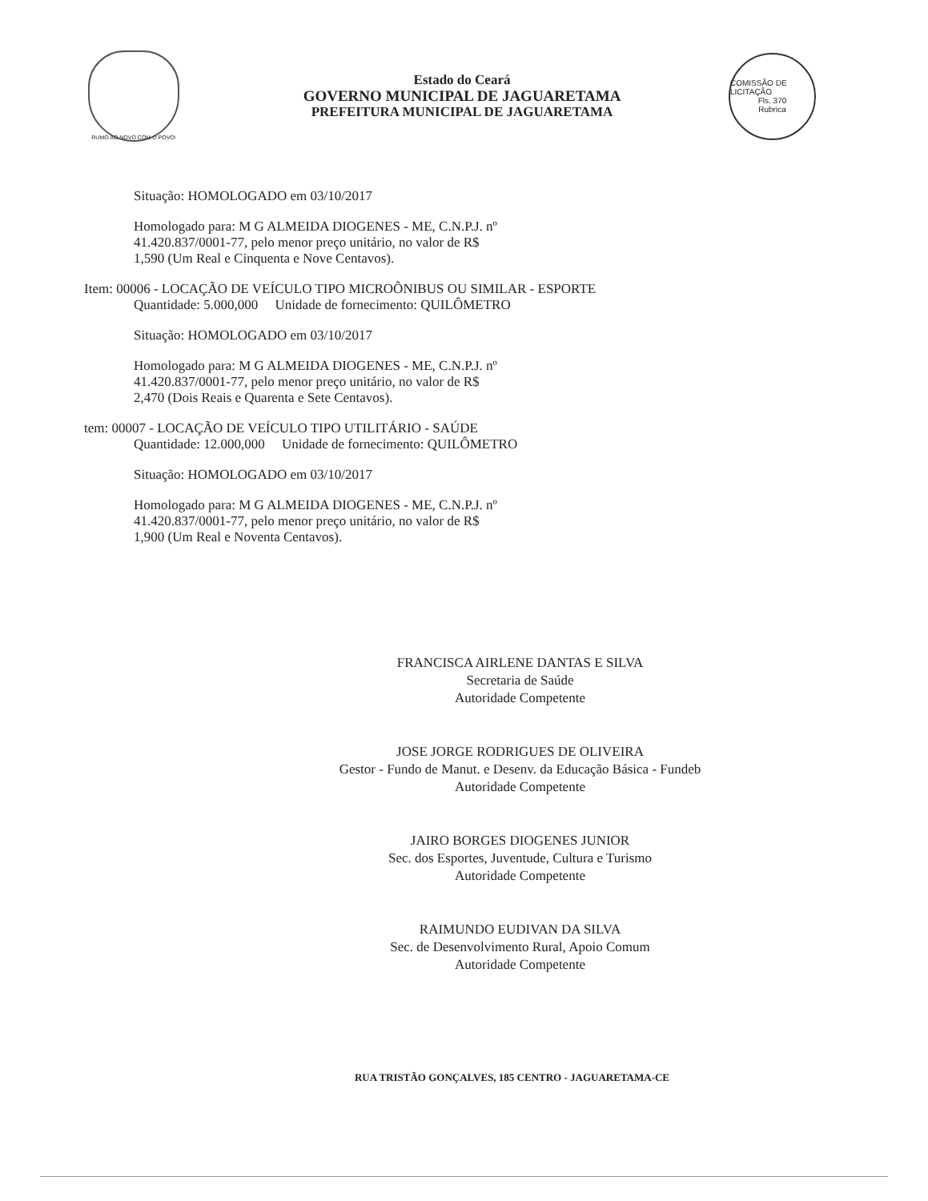RUMO AO NOVO COM O POVO!
Estado do Ceará
GOVERNO MUNICIPAL DE JAGUARETAMA
PREFEITURA MUNICIPAL DE JAGUARETAMA
COMISSÃO DE LICITAÇÃO
Fls. 370
Rubrica
Situação: HOMOLOGADO em 03/10/2017
Homologado para: M G ALMEIDA DIOGENES - ME, C.N.P.J. nº
41.420.837/0001-77, pelo menor preço unitário, no valor de R$
1,590 (Um Real e Cinquenta e Nove Centavos).
Item: 00006 - LOCAÇÃO DE VEÍCULO TIPO MICROÔNIBUS OU SIMILAR - ESPORTE
Quantidade: 5.000,000 Unidade de fornecimento: QUILÔMETRO
Situação: HOMOLOGADO em 03/10/2017
Homologado para: M G ALMEIDA DIOGENES - ME, C.N.P.J. nº
41.420.837/0001-77, pelo menor preço unitário, no valor de R$
2,470 (Dois Reais e Quarenta e Sete Centavos).
tem: 00007 - LOCAÇÃO DE VEÍCULO TIPO UTILITÁRIO - SAÚDE
Quantidade: 12.000,000 Unidade de fornecimento: QUILÔMETRO
Situação: HOMOLOGADO em 03/10/2017
Homologado para: M G ALMEIDA DIOGENES - ME, C.N.P.J. nº
41.420.837/0001-77, pelo menor preço unitário, no valor de R$
1,900 (Um Real e Noventa Centavos).
FRANCISCA AIRLENE DANTAS E SILVA
Secretaria de Saúde
Autoridade Competente
JOSE JORGE RODRIGUES DE OLIVEIRA
Gestor - Fundo de Manut. e Desenv. da Educação Básica - Fundeb
Autoridade Competente
JAIRO BORGES DIOGENES JUNIOR
Sec. dos Esportes, Juventude, Cultura e Turismo
Autoridade Competente
RAIMUNDO EUDIVAN DA SILVA
Sec. de Desenvolvimento Rural, Apoio Comum
Autoridade Competente
RUA TRISTÃO GONÇALVES, 185 CENTRO - JAGUARETAMA-CE